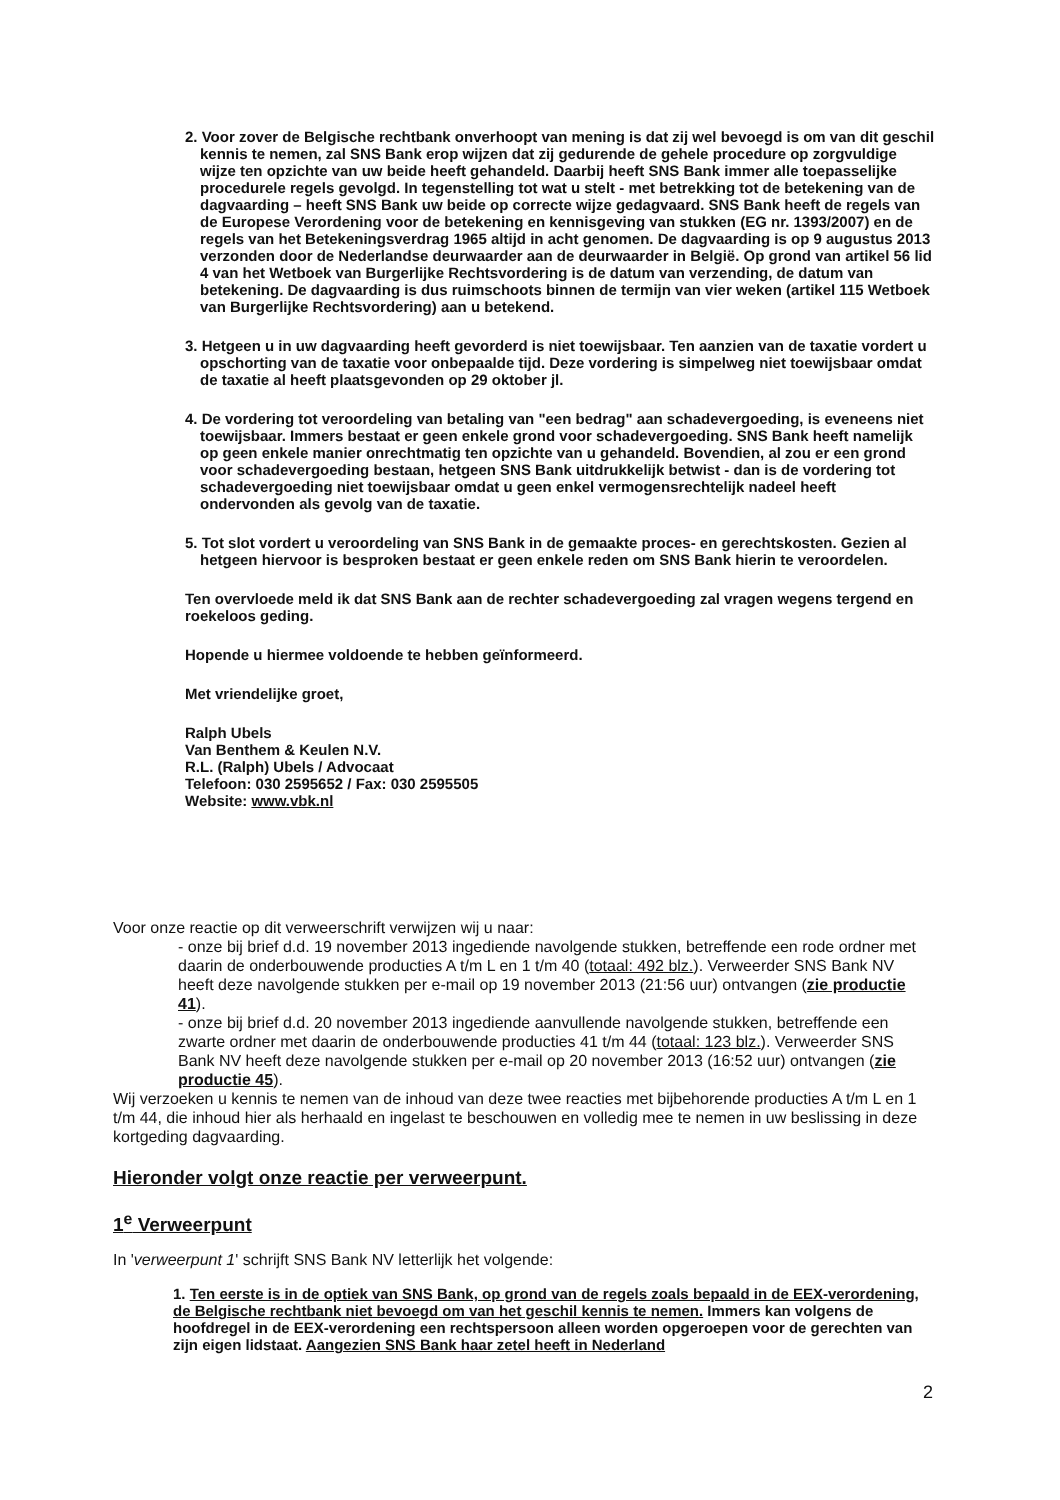2. Voor zover de Belgische rechtbank onverhoopt van mening is dat zij wel bevoegd is om van dit geschil kennis te nemen, zal SNS Bank erop wijzen dat zij gedurende de gehele procedure op zorgvuldige wijze ten opzichte van uw beide heeft gehandeld. Daarbij heeft SNS Bank immer alle toepasselijke procedurele regels gevolgd. In tegenstelling tot wat u stelt - met betrekking tot de betekening van de dagvaarding – heeft SNS Bank uw beide op correcte wijze gedagvaard. SNS Bank heeft de regels van de Europese Verordening voor de betekening en kennisgeving van stukken (EG nr. 1393/2007) en de regels van het Betekeningsverdrag 1965 altijd in acht genomen. De dagvaarding is op 9 augustus 2013 verzonden door de Nederlandse deurwaarder aan de deurwaarder in België. Op grond van artikel 56 lid 4 van het Wetboek van Burgerlijke Rechtsvordering is de datum van verzending, de datum van betekening. De dagvaarding is dus ruimschoots binnen de termijn van vier weken (artikel 115 Wetboek van Burgerlijke Rechtsvordering) aan u betekend.
3. Hetgeen u in uw dagvaarding heeft gevorderd is niet toewijsbaar. Ten aanzien van de taxatie vordert u opschorting van de taxatie voor onbepaalde tijd. Deze vordering is simpelweg niet toewijsbaar omdat de taxatie al heeft plaatsgevonden op 29 oktober jl.
4. De vordering tot veroordeling van betaling van "een bedrag" aan schadevergoeding, is eveneens niet toewijsbaar. Immers bestaat er geen enkele grond voor schadevergoeding. SNS Bank heeft namelijk op geen enkele manier onrechtmatig ten opzichte van u gehandeld. Bovendien, al zou er een grond voor schadevergoeding bestaan, hetgeen SNS Bank uitdrukkelijk betwist - dan is de vordering tot schadevergoeding niet toewijsbaar omdat u geen enkel vermogensrechtelijk nadeel heeft ondervonden als gevolg van de taxatie.
5. Tot slot vordert u veroordeling van SNS Bank in de gemaakte proces- en gerechtskosten. Gezien al hetgeen hiervoor is besproken bestaat er geen enkele reden om SNS Bank hierin te veroordelen.
Ten overvloede meld ik dat SNS Bank aan de rechter schadevergoeding zal vragen wegens tergend en roekeloos geding.
Hopende u hiermee voldoende te hebben geïnformeerd.
Met vriendelijke groet,
Ralph Ubels
Van Benthem & Keulen N.V.
R.L. (Ralph) Ubels / Advocaat
Telefoon: 030 2595652 / Fax: 030 2595505
Website: www.vbk.nl
Voor onze reactie op dit verweerschrift verwijzen wij u naar:
- onze bij brief d.d. 19 november 2013 ingediende navolgende stukken, betreffende een rode ordner met daarin de onderbouwende producties A t/m L en 1 t/m 40 (totaal: 492 blz.). Verweerder SNS Bank NV heeft deze navolgende stukken per e-mail op 19 november 2013 (21:56 uur) ontvangen (zie productie 41).
- onze bij brief d.d. 20 november 2013 ingediende aanvullende navolgende stukken, betreffende een zwarte ordner met daarin de onderbouwende producties 41 t/m 44 (totaal: 123 blz.). Verweerder SNS Bank NV heeft deze navolgende stukken per e-mail op 20 november 2013 (16:52 uur) ontvangen (zie productie 45).
Wij verzoeken u kennis te nemen van de inhoud van deze twee reacties met bijbehorende producties A t/m L en 1 t/m 44, die inhoud hier als herhaald en ingelast te beschouwen en volledig mee te nemen in uw beslissing in deze kortgeding dagvaarding.
Hieronder volgt onze reactie per verweerpunt.
1<sup>e</sup> Verweerpunt
In 'verweerpunt 1' schrijft SNS Bank NV letterlijk het volgende:
1. Ten eerste is in de optiek van SNS Bank, op grond van de regels zoals bepaald in de EEX-verordening, de Belgische rechtbank niet bevoegd om van het geschil kennis te nemen. Immers kan volgens de hoofdregel in de EEX-verordening een rechtspersoon alleen worden opgeroepen voor de gerechten van zijn eigen lidstaat. Aangezien SNS Bank haar zetel heeft in Nederland
2